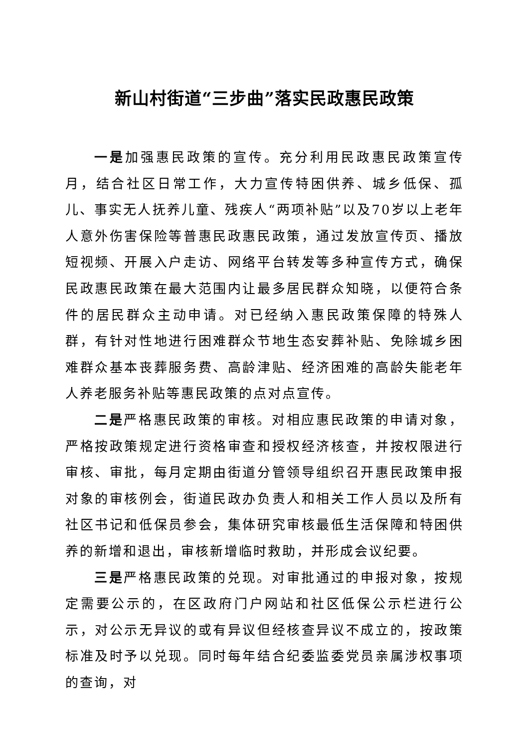新山村街道“三步曲”落实民政惠民政策
一是加强惠民政策的宣传。充分利用民政惠民政策宣传月，结合社区日常工作，大力宣传特困供养、城乡低保、孤儿、事实无人抚养儿童、残疾人“两项补贴”以及70岁以上老年人意外伤害保险等普惠民政惠民政策，通过发放宣传页、播放短视频、开展入户走访、网络平台转发等多种宣传方式，确保民政惠民政策在最大范围内让最多居民群众知晓，以便符合条件的居民群众主动申请。对已经纳入惠民政策保障的特殊人群，有针对性地进行困难群众节地生态安葬补贴、免除城乡困难群众基本丧葬服务费、高龄津贴、经济困难的高龄失能老年人养老服务补贴等惠民政策的点对点宣传。
二是严格惠民政策的审核。对相应惠民政策的申请对象，严格按政策规定进行资格审查和授权经济核查，并按权限进行审核、审批，每月定期由街道分管领导组织召开惠民政策申报对象的审核例会，街道民政办负责人和相关工作人员以及所有社区书记和低保员参会，集体研究审核最低生活保障和特困供养的新增和退出，审核新增临时救助，并形成会议纪要。
三是严格惠民政策的兑现。对审批通过的申报对象，按规定需要公示的，在区政府门户网站和社区低保公示栏进行公示，对公示无异议的或有异议但经核查异议不成立的，按政策标准及时予以兑现。同时每年结合纪委监委党员亲属涉权事项的查询，对